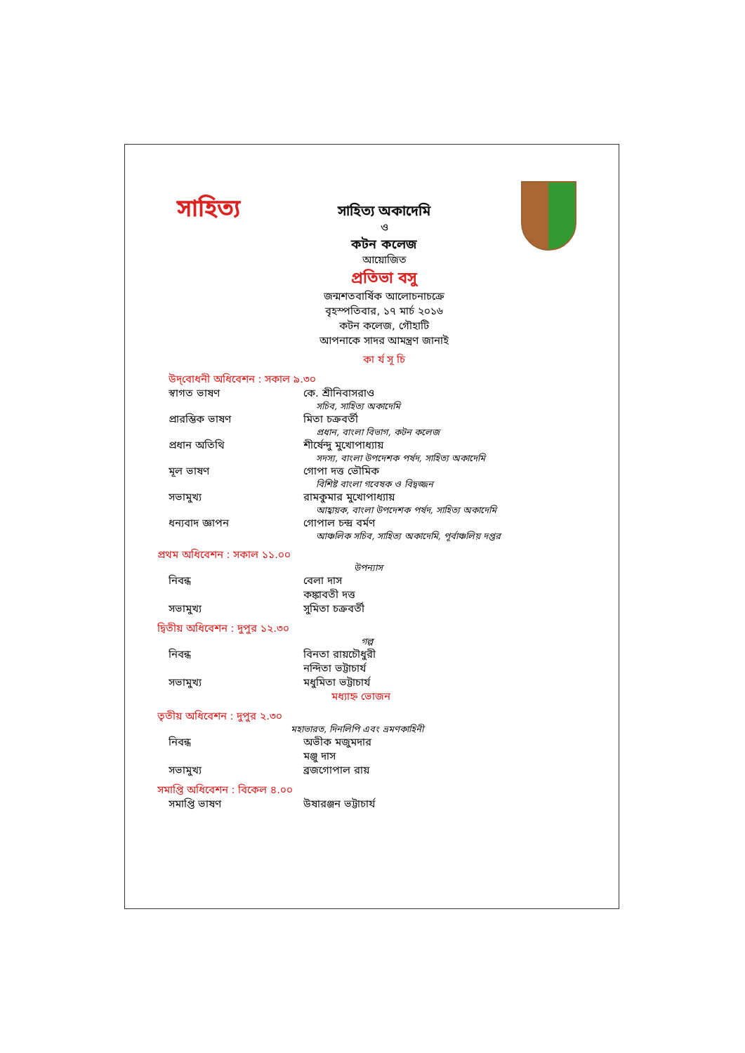সাহিত্য
সাহিত্য অকাদেমি
ও
কটন কলেজ
আয়োজিত
প্রতিভা বসু
জন্মশতবার্ষিক আলোচনাচক্রে
বৃহস্পতিবার, ১৭ মার্চ ২০১৬
কটন কলেজ, গৌহাটি
আপনাকে সাদর আমন্ত্রণ জানাই
কা র্য সূ চি
উদ্‌বোধনী অধিবেশন : সকাল ৯.৩০
স্বাগত ভাষণ কে. শ্রীনিবাসরাও
সচিব, সাহিত্য অকাদেমি
প্রারম্ভিক ভাষণ মিতা চক্রবর্তী
প্রধান, বাংলা বিভাগ, কটন কলেজ
প্রধান অতিথি শীর্ষেন্দু মুখোপাধ্যায়
সদস্য, বাংলা উপদেশক পর্ষদ, সাহিত্য অকাদেমি
মূল ভাষণ গোপা দত্ত ভৌমিক
বিশিষ্ট বাংলা গবেষক ও বিদ্বজ্জন
সভামুখ্য রামকুমার মুখোপাধ্যায়
আহ্বায়ক, বাংলা উপদেশক পর্ষদ, সাহিত্য অকাদেমি
ধন্যবাদ জ্ঞাপন গোপাল চন্দ্র বর্মণ
আঞ্চলিক সচিব, সাহিত্য অকাদেমি, পূর্বাঞ্চলিয় দপ্তর
প্রথম অধিবেশন : সকাল ১১.০০
উপন্যাস
নিবন্ধ বেলা দাস
কঙ্কাবতী দত্ত
সভামুখ্য সুমিতা চক্রবর্তী
দ্বিতীয় অধিবেশন : দুপুর ১২.৩০
গল্প
নিবন্ধ বিনতা রায়চৌধুরী
নন্দিতা ভট্টাচার্য
সভামুখ্য মধুমিতা ভট্টাচার্য
মধ্যাহ্ন ভোজন
তৃতীয় অধিবেশন : দুপুর ২.৩০
মহাভারত, দিনলিপি এবং ভ্রমণকাহিনী
নিবন্ধ অভীক মজুমদার
মঞ্জু দাস
সভামুখ্য ব্রজগোপাল রায়
সমাপ্তি অধিবেশন : বিকেল ৪.০০
সমাপ্তি ভাষণ উষারঞ্জন ভট্টাচার্য